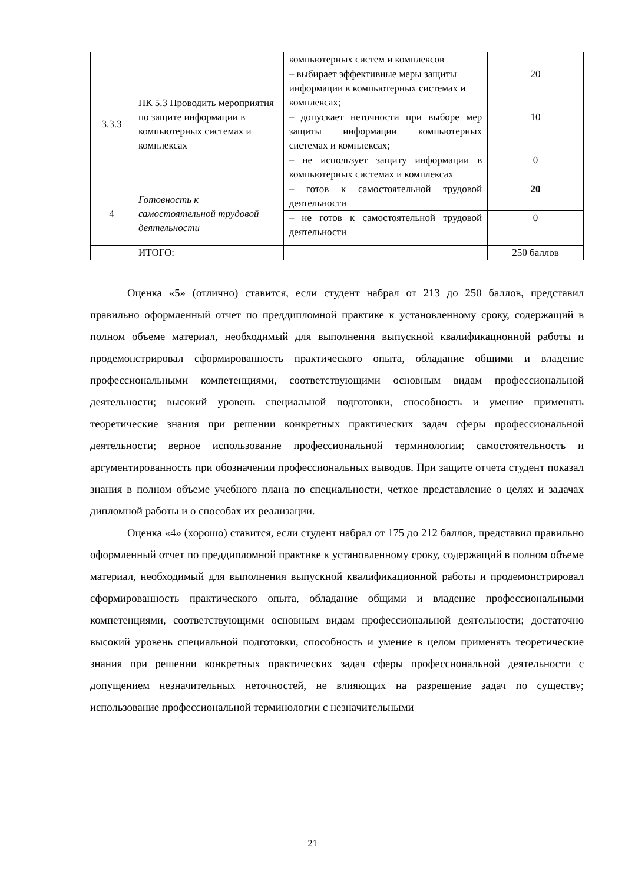| | | компьютерных систем и комплексов | |
| 3.3.3 | ПК 5.3 Проводить мероприятия по защите информации в компьютерных системах и комплексах | – выбирает эффективные меры защиты информации в компьютерных системах и комплексах; | 20 |
| | | – допускает неточности при выборе мер защиты информации компьютерных системах и комплексах; | 10 |
| | | – не использует защиту информации в компьютерных системах и комплексах | 0 |
| 4 | Готовность к самостоятельной трудовой деятельности | – готов к самостоятельной трудовой деятельности | 20 |
| | | – не готов к самостоятельной трудовой деятельности | 0 |
| | ИТОГО: | | 250 баллов |
Оценка «5» (отлично) ставится, если студент набрал от 213 до 250 баллов, представил правильно оформленный отчет по преддипломной практике к установленному сроку, содержащий в полном объеме материал, необходимый для выполнения выпускной квалификационной работы и продемонстрировал сформированность практического опыта, обладание общими и владение профессиональными компетенциями, соответствующими основным видам профессиональной деятельности; высокий уровень специальной подготовки, способность и умение применять теоретические знания при решении конкретных практических задач сферы профессиональной деятельности; верное использование профессиональной терминологии; самостоятельность и аргументированность при обозначении профессиональных выводов. При защите отчета студент показал знания в полном объеме учебного плана по специальности, четкое представление о целях и задачах дипломной работы и о способах их реализации.
Оценка «4» (хорошо) ставится, если студент набрал от 175 до 212 баллов, представил правильно оформленный отчет по преддипломной практике к установленному сроку, содержащий в полном объеме материал, необходимый для выполнения выпускной квалификационной работы и продемонстрировал сформированность практического опыта, обладание общими и владение профессиональными компетенциями, соответствующими основным видам профессиональной деятельности; достаточно высокий уровень специальной подготовки, способность и умение в целом применять теоретические знания при решении конкретных практических задач сферы профессиональной деятельности с допущением незначительных неточностей, не влияющих на разрешение задач по существу; использование профессиональной терминологии с незначительными
21